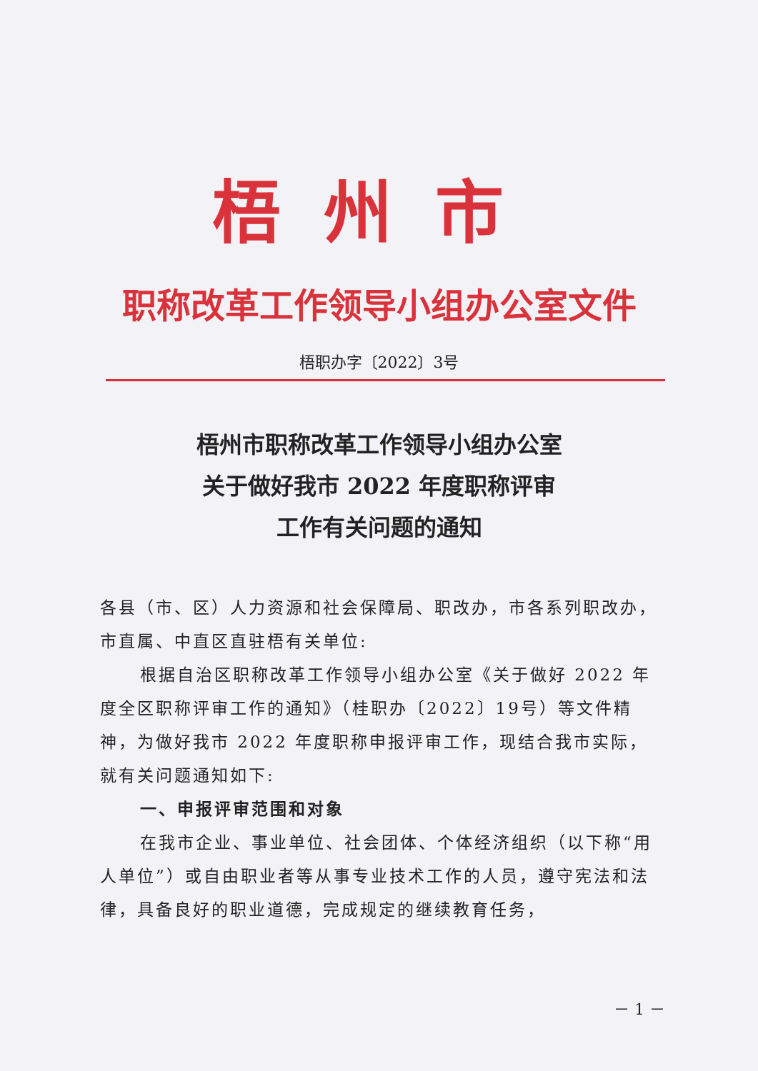梧州市
职称改革工作领导小组办公室文件
梧职办字〔2022〕3号
梧州市职称改革工作领导小组办公室
关于做好我市 2022 年度职称评审
工作有关问题的通知
各县（市、区）人力资源和社会保障局、职改办，市各系列职改办，市直属、中直区直驻梧有关单位:
根据自治区职称改革工作领导小组办公室《关于做好 2022 年度全区职称评审工作的通知》（桂职办〔2022〕19号）等文件精神，为做好我市 2022 年度职称申报评审工作，现结合我市实际，就有关问题通知如下:
一、申报评审范围和对象
在我市企业、事业单位、社会团体、个体经济组织（以下称“用人单位”）或自由职业者等从事专业技术工作的人员，遵守宪法和法律，具备良好的职业道德，完成规定的继续教育任务，
－ 1 －